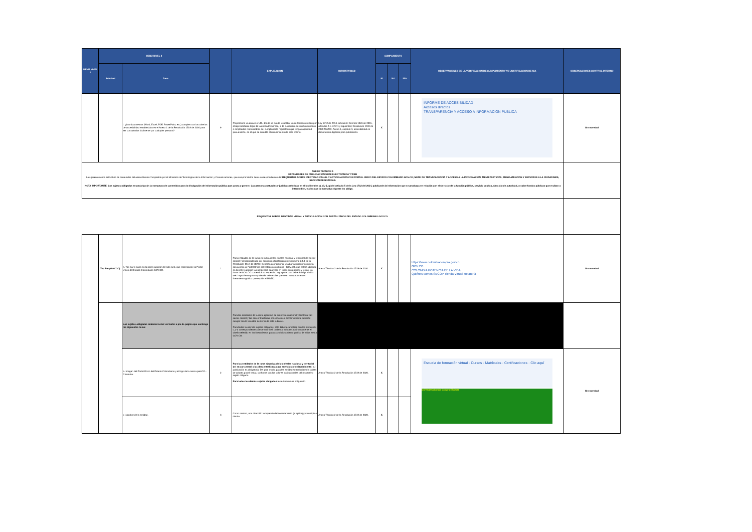| MENÚ NIVEL I | MENÚ NIVEL II | | | EXPLICACIÓN | NORMATIVIDAD | CUMPLIMIENTO | | | OBSERVACIONES DE LA VERIFICACIÓN DE CUMPLIMIENTO Y/O JUSTIFICACIÓN DE N/A | OBSERVACIONES CONTROL INTERNO |
| --- | --- | --- | --- | --- | --- | --- | --- | --- | --- | --- |
| | Subnivel | Ítem | | | | SI | NO | N/A | | |
| | | i. ¿Los documentos (Word, Excel, PDF, PowerPoint, etc.) cumplen con los criterios de accesibilidad establecidos en el Anexo 1 de la Resolución 1519 de 2020 para ser consultados fácilmente por cualquier persona? | 9 | Proporcione un enlace o URL donde se puede visualizar un certificado emitido por el representante legal de la entidad/empresa, o de cualquiera de sus funcionarios o empleados responsables del cumplimiento regulatorio que tenga capacidad para emitirlo, en el que se acredite el cumplimiento de este criterio. | Ley 1712 de 2014, artículo 8; Decreto 1081 de 2015, artículos 2.1.1.2.2.1 y siguientes; Resolución 1519 de 2020 MinTIC, Anexo 1, capítulo 3, accesibilidad en documentos digitales para publicación. | X | | | INFORME DE ACCESIBILIDAD Accesos directos TRANSPARENCIA Y ACCESO A INFORMACIÓN PÚBLICA | Sin novedad |
| ANEXO TÉCNICO 2: ESTÁNDARES DE PUBLICACIÓN SEDE ELECTRÓNICA Y WEB La siguientes es la estructura de contenidos del anexo técnico 2 expedida por el Ministerio de Tecnologías de la Información y Comunicaciones, que comprende los ítems correspondientes de: REQUISITOS SOBRE IDENTIDAD VISUAL Y ARTICULACIÓN CON PORTAL ÚNICO DEL ESTADO COLOMBIANO GOV.CO; MENÚ DE TRANSPARENCIA Y ACCESO A LA INFORMACIÓN; MENÚ PARTICIPA; MENÚ ATENCIÓN Y SERVICIOS A LA CIUDADANÍA; SECCIÓN DE NOTICIAS. NOTA IMPORTANTE: Los sujetos obligados estandarizarán la estructura de contenidos para la divulgación de información pública que posea o genere. Las personas naturales y jurídicas referidas en el los literales c), d), f), g) del artículo 5 de la Ley 1712 del 2014, publicarán la información que se produzca en relación con el ejercicio de la función pública, servicio público, ejercicio de autoridad, o sobre fondos públicos que reciban o intermedien, y a las que la normativa vigente les oblige. | | | | | | | | | | |
| REQUISITOS SOBRE IDENTIDAD VISUAL Y ARTICULACIÓN CON PORTAL ÚNICO DEL ESTADO COLOMBIANO GOV.CO. | | | | | | | | | | |
| | Top Bar (GOV.CO). | a. Top Bar o barra en la parte superior del sitio web, que redireccione al Portal Único del Estado Colombiano GOV.CO. | 1 | Para entidades de la rama ejecutiva de los niveles nacional y territorial del sector central y descentralizado por servicios o territorialmente (numeral 2.1.1 de la Resolución 1519 de 2020) : Deberán acondicionar una barra superior completa con acceso al Portal Único del Estado colombiano - GOV.CO, que estará ubicada en la parte superior, la cual deberá aparecer en todas sus páginas y vistas. La barra de GOV.CO contendrá su respectivo logotipo el cual deberá dirigir al sitio web https://www.gov.co y demás referencias que sean adoptadas en el lineamiento gráfico que expida el MinTIC. | Anexo Técnico 2 de la Resolución 1519 de 2020. | X | | | https://www.colombiacompra.gov.co GOV.CO COLOMBIA POTENCIA DE LA VIDA Quiénes somos SECOP Tienda Virtual Relatoría | Sin novedad |
| | | Los sujetos obligados deberán incluir un footer o pie de página que contenga los siguientes ítems: | | Para las entidades de la rama ejecutiva de los niveles nacional y territorial del sector central y las descentralizadas por servicios o territorialmente deberán cumplir con la totalidad de ítems de este subnivel. Para todos los demás sujetos obligados: sólo deberá cumplirse con los literales b, c, y d correspondientes a este subnivel, pudiendo adoptar autónomamente el diseño referido en los lineamientos para acondicionamiento gráfico de sitios web a GOV.CO. | | | | | | |
| | | a. Imagen del Portal Único del Estado Colombiano y el logo de la marca paísCO - Colombia. | 2 | Para las entidades de la rama ejecutiva de los niveles nacional y territorial del sector central y las descentralizadas por servicios o territorialmente: su publicación es obligatoria. De igual modo, para las entidades territoriales la paleta de colores podrá variar, conforme con los colores institucionales del respectivo sujeto obligado. Para todos los demás sujetos obligados: este ítem no es obligatorio | Anexo Técnico 2 de la Resolución 1519 de 2020. | X | | | Escuela de formación virtual · Cursos · Matrículas · Certificaciones · Clic aquí GOV.CO Colombia Compra Eficiente | Sin novedad |
| | | b .Nombre de la entidad. | 3 | Como mínimo, una dirección incluyendo del departamento (si aplica) y municipio o distrito. | Anexo Técnico 2 de la Resolución 1519 de 2020, | X | | | | |